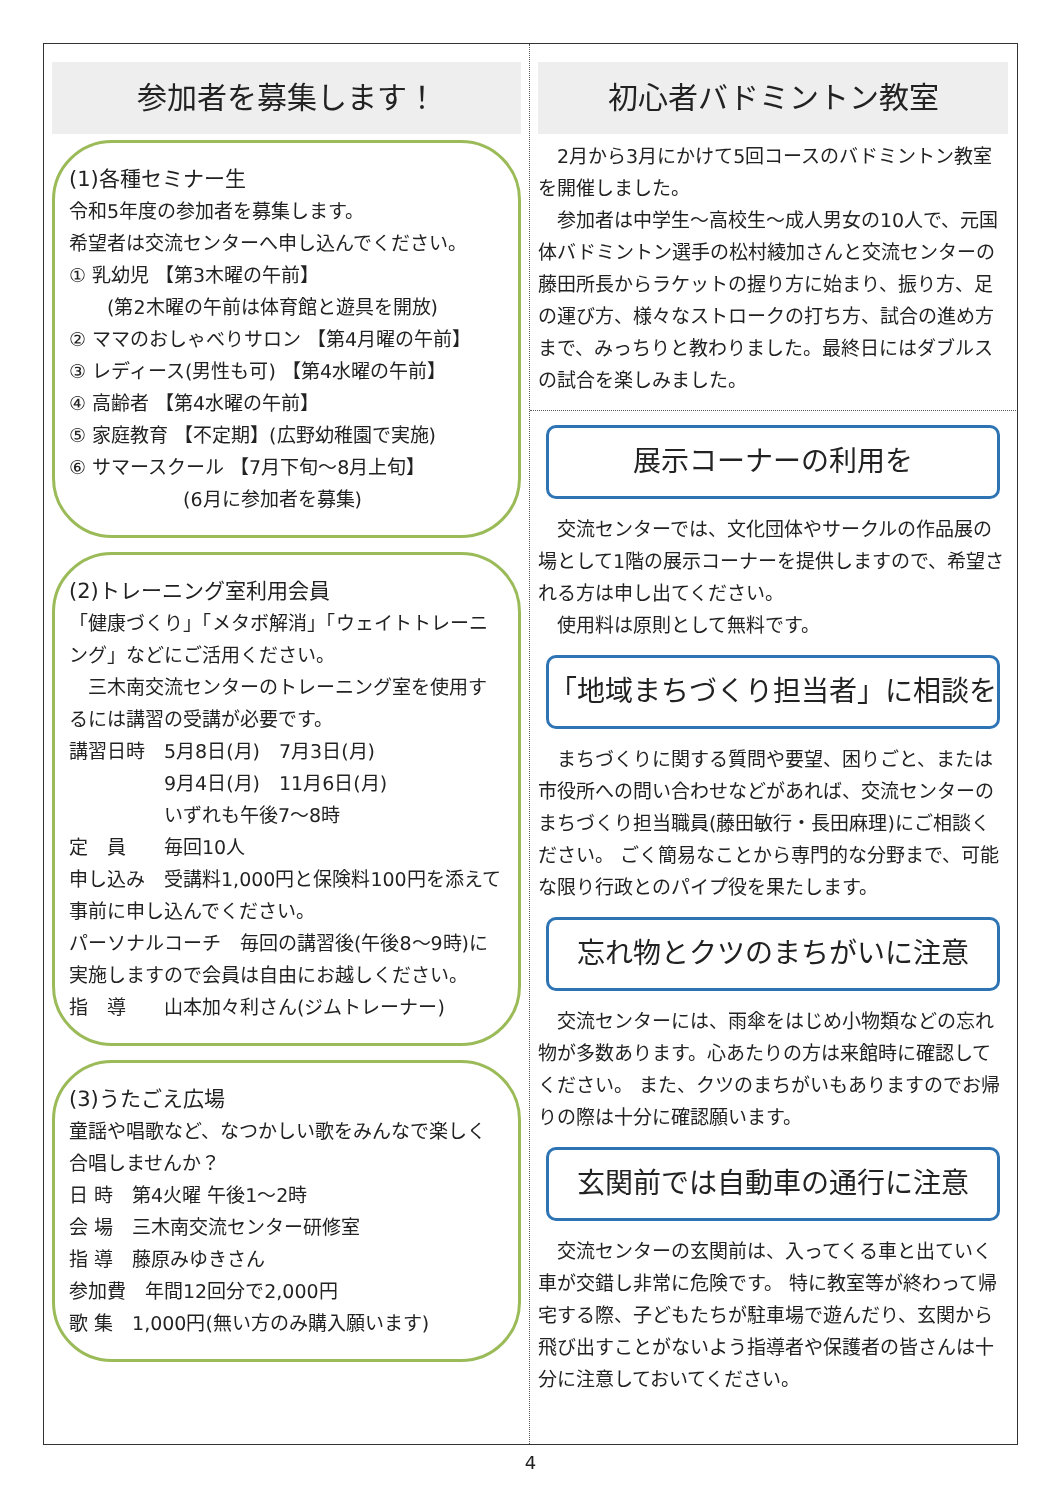参加者を募集します！
(1)各種セミナー生
令和5年度の参加者を募集します。
希望者は交流センターへ申し込んでください。
① 乳幼児 【第3木曜の午前】
　　(第2木曜の午前は体育館と遊具を開放)
② ママのおしゃべりサロン 【第4月曜の午前】
③ レディース(男性も可) 【第4水曜の午前】
④ 高齢者 【第4水曜の午前】
⑤ 家庭教育 【不定期】(広野幼稚園で実施)
⑥ サマースクール 【7月下旬～8月上旬】
　　　　　　(6月に参加者を募集)
(2)トレーニング室利用会員
「健康づくり」「メタボ解消」「ウェイトトレーニング」などにご活用ください。
　三木南交流センターのトレーニング室を使用するには講習の受講が必要です。
講習日時　5月8日(月)　7月3日(月)
　　　　　9月4日(月)　11月6日(月)
　　　　　いずれも午後7～8時
定　員　　毎回10人
申し込み　受講料1,000円と保険料100円を添えて事前に申し込んでください。
パーソナルコーチ　毎回の講習後(午後8～9時)に実施しますので会員は自由にお越しください。
指　導　　山本加々利さん(ジムトレーナー)
(3)うたごえ広場
童謡や唱歌など、なつかしい歌をみんなで楽しく合唱しませんか？
日 時　第4火曜 午後1～2時
会 場　三木南交流センター研修室
指 導　藤原みゆきさん
参加費　年間12回分で2,000円
歌 集　1,000円(無い方のみ購入願います)
初心者バドミントン教室
　2月から3月にかけて5回コースのバドミントン教室を開催しました。
　参加者は中学生～高校生～成人男女の10人で、元国体バドミントン選手の松村綾加さんと交流センターの藤田所長からラケットの握り方に始まり、振り方、足の運び方、様々なストロークの打ち方、試合の進め方まで、みっちりと教わりました。最終日にはダブルスの試合を楽しみました。
展示コーナーの利用を
　交流センターでは、文化団体やサークルの作品展の場として1階の展示コーナーを提供しますので、希望される方は申し出てください。
　使用料は原則として無料です。
「地域まちづくり担当者」に相談を
　まちづくりに関する質問や要望、困りごと、または市役所への問い合わせなどがあれば、交流センターのまちづくり担当職員(藤田敏行・長田麻理)にご相談ください。 ごく簡易なことから専門的な分野まで、可能な限り行政とのパイプ役を果たします。
忘れ物とクツのまちがいに注意
　交流センターには、雨傘をはじめ小物類などの忘れ物が多数あります。心あたりの方は来館時に確認してください。 また、クツのまちがいもありますのでお帰りの際は十分に確認願います。
玄関前では自動車の通行に注意
　交流センターの玄関前は、入ってくる車と出ていく車が交錯し非常に危険です。 特に教室等が終わって帰宅する際、子どもたちが駐車場で遊んだり、玄関から飛び出すことがないよう指導者や保護者の皆さんは十分に注意しておいてください。
4